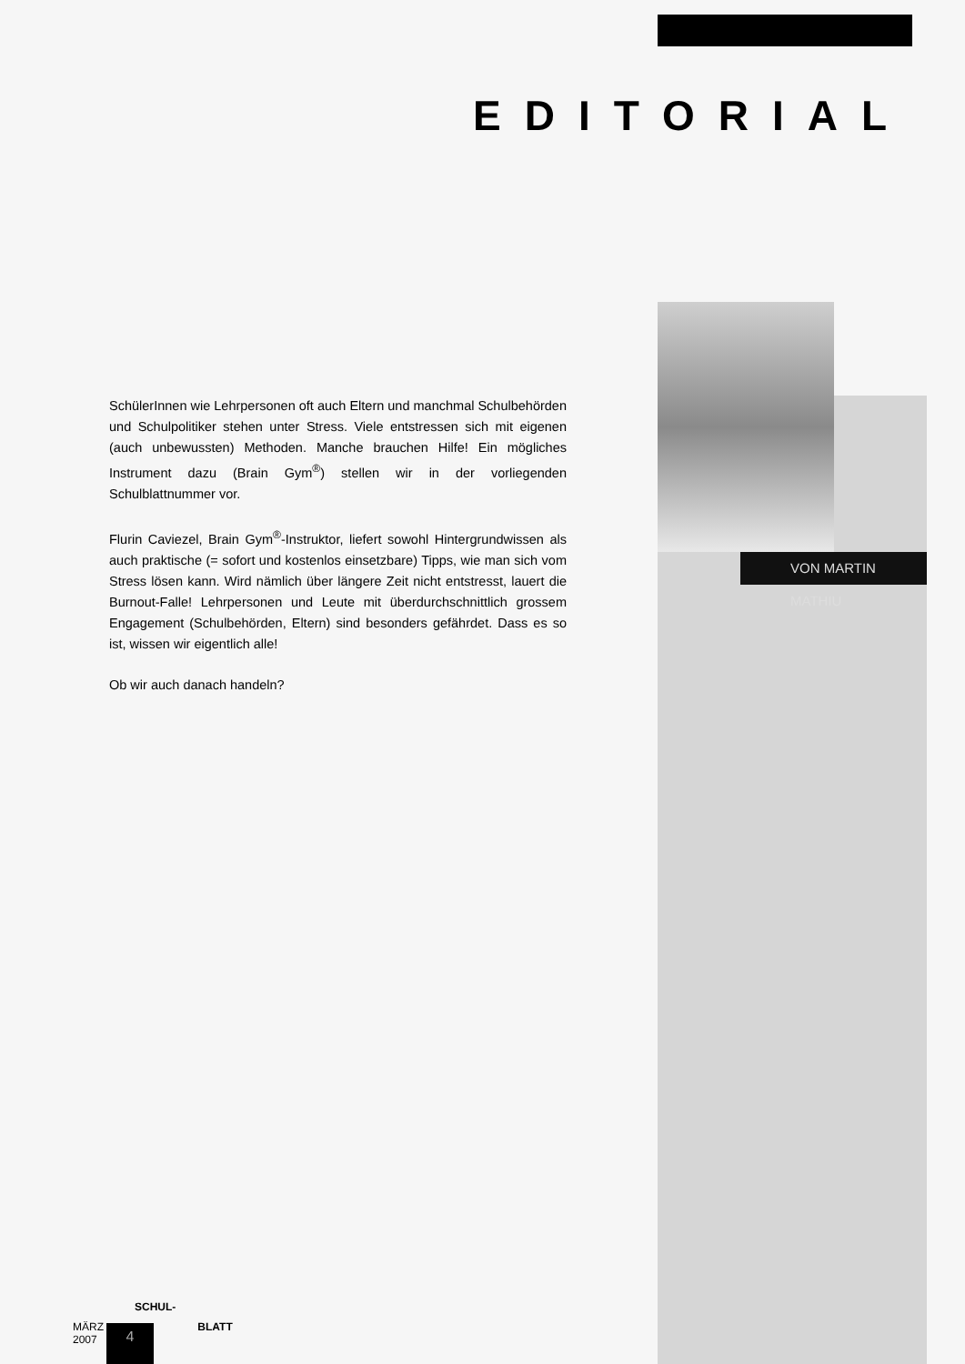EDITORIAL
VON MARTIN MATHIU
SchülerInnen wie Lehrpersonen oft auch Eltern und manchmal Schulbehörden und Schulpolitiker stehen unter Stress. Viele entstressen sich mit eigenen (auch unbewussten) Methoden. Manche brauchen Hilfe! Ein mögliches Instrument dazu (Brain Gym<sup>®</sup>) stellen wir in der vorliegenden Schulblattnummer vor.
Flurin Caviezel, Brain Gym<sup>®</sup>-Instruktor, liefert sowohl Hintergrundwissen als auch praktische (= sofort und kostenlos einsetzbare) Tipps, wie man sich vom Stress lösen kann. Wird nämlich über längere Zeit nicht entstresst, lauert die Burnout-Falle! Lehrpersonen und Leute mit überdurchschnittlich grossem Engagement (Schulbehörden, Eltern) sind besonders gefährdet. Dass es so ist, wissen wir eigentlich alle!
Ob wir auch danach handeln?
SCHUL-
MÄRZ BLATT
2007
4